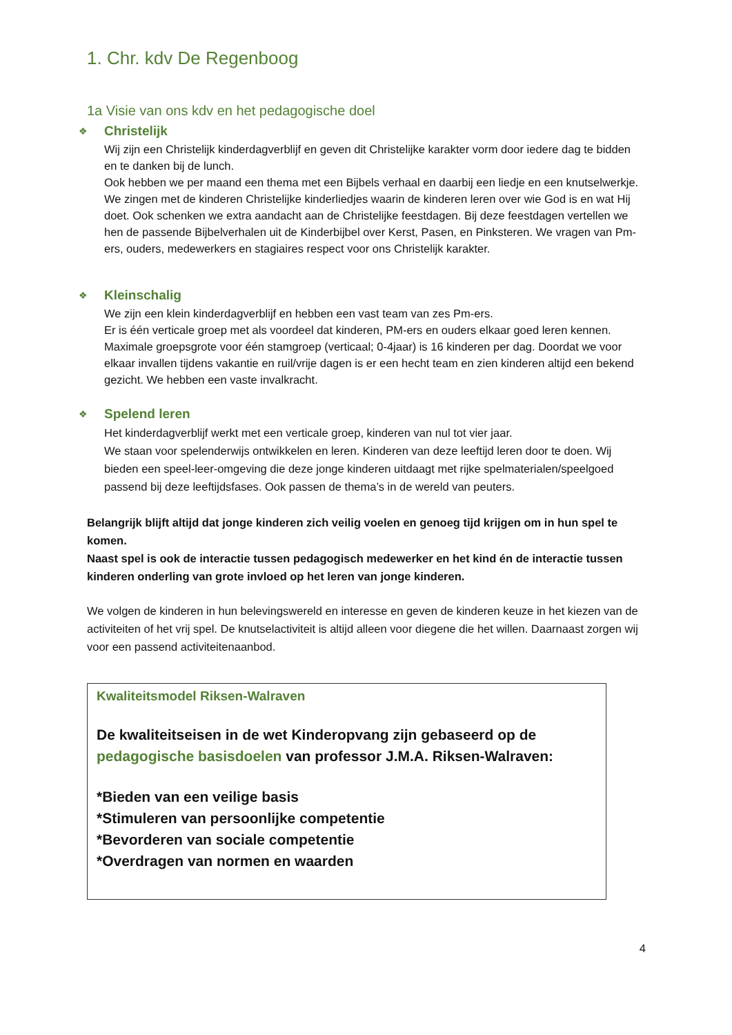1. Chr. kdv De Regenboog
1a Visie van ons kdv en het pedagogische doel
❖
Christelijk
Wij zijn een Christelijk kinderdagverblijf en geven dit Christelijke karakter vorm door iedere dag te bidden en te danken bij de lunch.
Ook hebben we per maand een thema met een Bijbels verhaal en daarbij een liedje en een knutselwerkje. We zingen met de kinderen Christelijke kinderliedjes waarin de kinderen leren over wie God is en wat Hij doet. Ook schenken we extra aandacht aan de Christelijke feestdagen. Bij deze feestdagen vertellen we hen de passende Bijbelverhalen uit de Kinderbijbel over Kerst, Pasen, en Pinksteren. We vragen van Pm-ers, ouders, medewerkers en stagiaires respect voor ons Christelijk karakter.
❖
Kleinschalig
We zijn een klein kinderdagverblijf en hebben een vast team van zes Pm-ers.
Er is één verticale groep met als voordeel dat kinderen, PM-ers en ouders elkaar goed leren kennen. Maximale groepsgrote voor één stamgroep (verticaal; 0-4jaar) is 16 kinderen per dag. Doordat we voor elkaar invallen tijdens vakantie en ruil/vrije dagen is er een hecht team en zien kinderen altijd een bekend gezicht. We hebben een vaste invalkracht.
❖
Spelend leren
Het kinderdagverblijf werkt met een verticale groep, kinderen van nul tot vier jaar.
We staan voor spelenderwijs ontwikkelen en leren. Kinderen van deze leeftijd leren door te doen. Wij bieden een speel-leer-omgeving die deze jonge kinderen uitdaagt met rijke spelmaterialen/speelgoed passend bij deze leeftijdsfases. Ook passen de thema’s in de wereld van peuters.
Belangrijk blijft altijd dat jonge kinderen zich veilig voelen en genoeg tijd krijgen om in hun spel te komen.
Naast spel is ook de interactie tussen pedagogisch medewerker en het kind én de interactie tussen kinderen onderling van grote invloed op het leren van jonge kinderen.
We volgen de kinderen in hun belevingswereld en interesse en geven de kinderen keuze in het kiezen van de activiteiten of het vrij spel. De knutselactiviteit is altijd alleen voor diegene die het willen. Daarnaast zorgen wij voor een passend activiteitenaanbod.
Kwaliteitsmodel Riksen-Walraven
De kwaliteitseisen in de wet Kinderopvang zijn gebaseerd op de pedagogische basisdoelen van professor J.M.A. Riksen-Walraven:
*Bieden van een veilige basis
*Stimuleren van persoonlijke competentie
*Bevorderen van sociale competentie
*Overdragen van normen en waarden
4